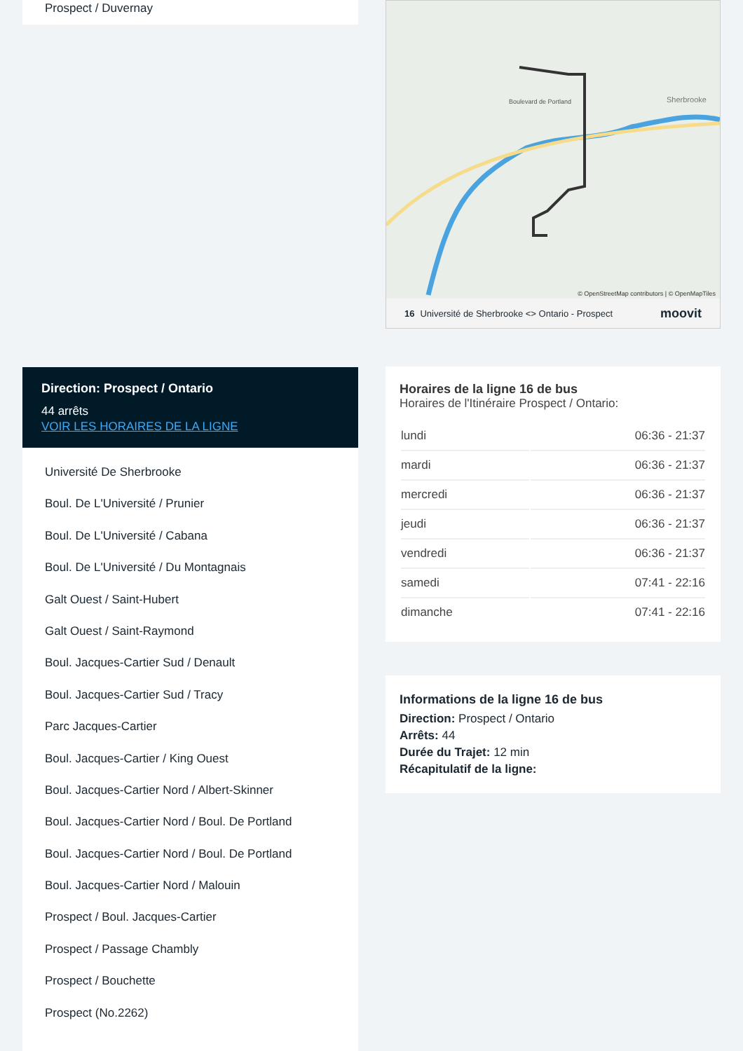Prospect / Duvernay
Direction: Prospect / Ontario
44 arrêts
VOIR LES HORAIRES DE LA LIGNE
Université De Sherbrooke
Boul. De L'Université / Prunier
Boul. De L'Université / Cabana
Boul. De L'Université / Du Montagnais
Galt Ouest / Saint-Hubert
Galt Ouest / Saint-Raymond
Boul. Jacques-Cartier Sud / Denault
Boul. Jacques-Cartier Sud / Tracy
Parc Jacques-Cartier
Boul. Jacques-Cartier / King Ouest
Boul. Jacques-Cartier Nord / Albert-Skinner
Boul. Jacques-Cartier Nord / Boul. De Portland
Boul. Jacques-Cartier Nord / Boul. De Portland
Boul. Jacques-Cartier Nord / Malouin
Prospect / Boul. Jacques-Cartier
Prospect / Passage Chambly
Prospect / Bouchette
Prospect (No.2262)
Boulevard de Portland
Sherbrooke
© OpenStreetMap contributors | © OpenMapTiles
16 Université de Sherbrooke <> Ontario - Prospect moovit
Horaires de la ligne 16 de bus
Horaires de l'Itinéraire Prospect / Ontario:
| lundi | 06:36 - 21:37 |
| mardi | 06:36 - 21:37 |
| mercredi | 06:36 - 21:37 |
| jeudi | 06:36 - 21:37 |
| vendredi | 06:36 - 21:37 |
| samedi | 07:41 - 22:16 |
| dimanche | 07:41 - 22:16 |
Informations de la ligne 16 de bus
Direction: Prospect / Ontario
Arrêts: 44
Durée du Trajet: 12 min
Récapitulatif de la ligne: